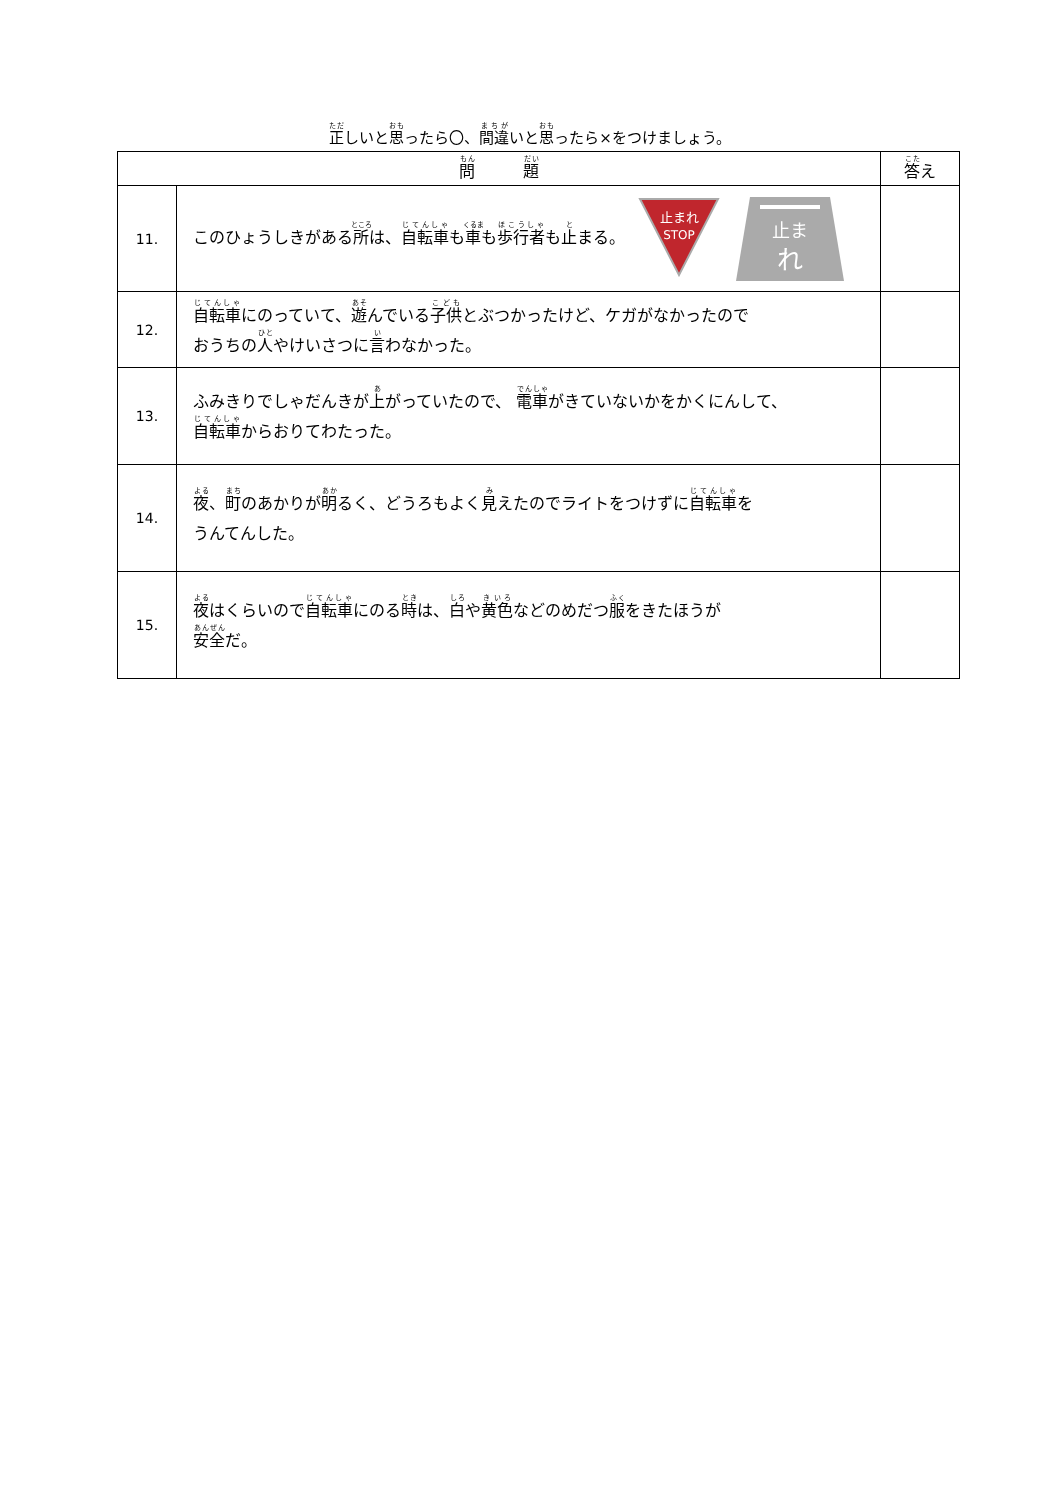正しいと思ったら〇、間違いと思ったら×をつけましょう。
| 問 題 | | 答 え |
| --- | --- | --- |
| 11. | このひょうしきがある 所 は、 自転車 も 車 も 歩行者 も 止 まる。 止まれ STOP 止ま れ | |
| 12. | 自転車 にのっていて、 遊 んでいる 子供 とぶつかったけど、ケガがなかったので おうちの 人 やけいさつに 言 わなかった。 | |
| 13. | ふみきりでしゃだんきが 上 がっていたので、 電車 がきていないかをかくにんして、 自転車 からおりてわたった。 | |
| 14. | 夜 、 町 のあかりが 明 るく、どうろもよく 見 えたのでライトをつけずに 自転車 を うんてんした。 | |
| 15. | 夜 はくらいので 自転車 にのる 時 は、 白 や 黄色 などのめだつ 服 をきたほうが 安全 だ。 | |